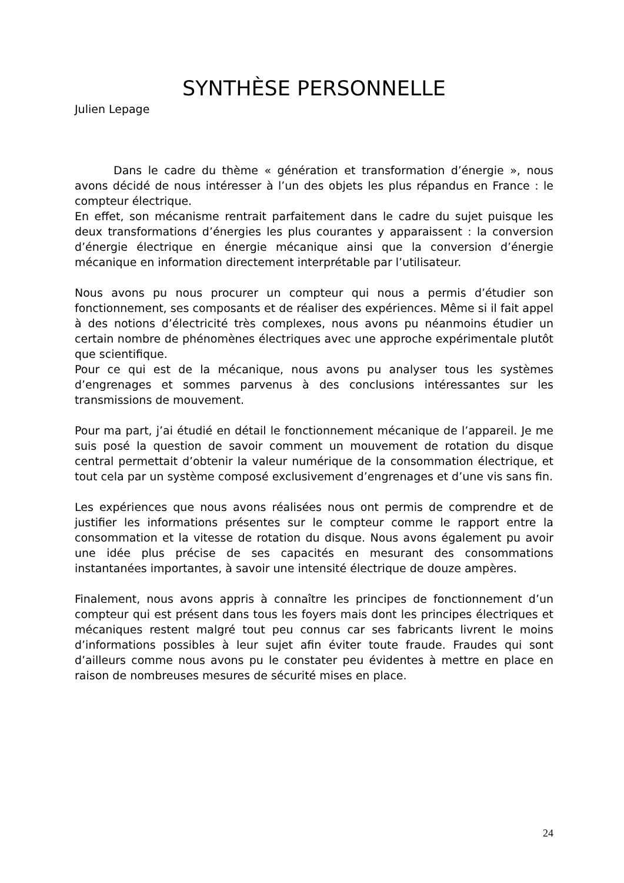SYNTHÈSE PERSONNELLE
Julien Lepage
Dans le cadre du thème « génération et transformation d’énergie », nous avons décidé de nous intéresser à l’un des objets les plus répandus en France : le compteur électrique.
En effet, son mécanisme rentrait parfaitement dans le cadre du sujet puisque les deux transformations d’énergies les plus courantes y apparaissent : la conversion d’énergie électrique en énergie mécanique ainsi que la conversion d’énergie mécanique en information directement interprétable par l’utilisateur.
Nous avons pu nous procurer un compteur qui nous a permis d’étudier son fonctionnement, ses composants et de réaliser des expériences. Même si il fait appel à des notions d’électricité très complexes, nous avons pu néanmoins étudier un certain nombre de phénomènes électriques avec une approche expérimentale plutôt que scientifique.
Pour ce qui est de la mécanique, nous avons pu analyser tous les systèmes d’engrenages et sommes parvenus à des conclusions intéressantes sur les transmissions de mouvement.
Pour ma part, j’ai étudié en détail le fonctionnement mécanique de l’appareil. Je me suis posé la question de savoir comment un mouvement de rotation du disque central permettait d’obtenir la valeur numérique de la consommation électrique, et tout cela par un système composé exclusivement d’engrenages et d’une vis sans fin.
Les expériences que nous avons réalisées nous ont permis de comprendre et de justifier les informations présentes sur le compteur comme le rapport entre la consommation et la vitesse de rotation du disque. Nous avons également pu avoir une idée plus précise de ses capacités en mesurant des consommations instantanées importantes, à savoir une intensité électrique de douze ampères.
Finalement, nous avons appris à connaître les principes de fonctionnement d’un compteur qui est présent dans tous les foyers mais dont les principes électriques et mécaniques restent malgré tout peu connus car ses fabricants livrent le moins d’informations possibles à leur sujet afin éviter toute fraude. Fraudes qui sont d’ailleurs comme nous avons pu le constater peu évidentes à mettre en place en raison de nombreuses mesures de sécurité mises en place.
24